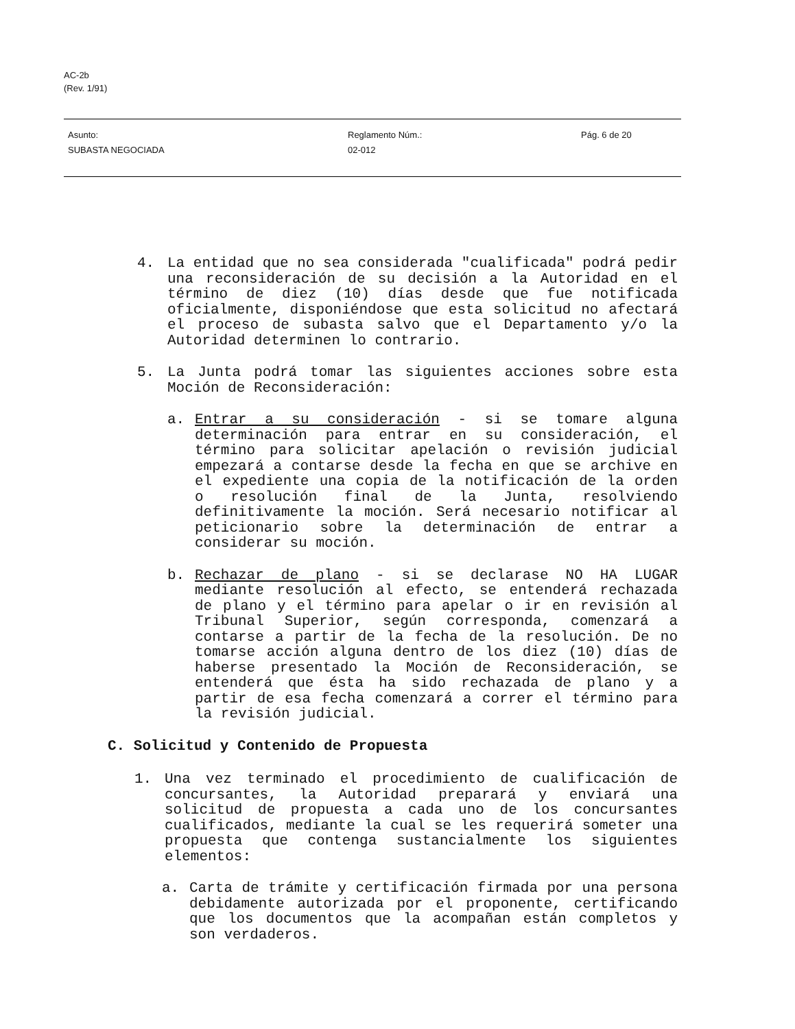AC-2b
(Rev. 1/91)
Asunto:
SUBASTA NEGOCIADA
Reglamento Núm.:
02-012
Pág. 6 de 20
4. La entidad que no sea considerada "cualificada" podrá pedir una reconsideración de su decisión a la Autoridad en el término de diez (10) días desde que fue notificada oficialmente, disponiéndose que esta solicitud no afectará el proceso de subasta salvo que el Departamento y/o la Autoridad determinen lo contrario.
5. La Junta podrá tomar las siguientes acciones sobre esta Moción de Reconsideración:
a. Entrar a su consideración - si se tomare alguna determinación para entrar en su consideración, el término para solicitar apelación o revisión judicial empezará a contarse desde la fecha en que se archive en el expediente una copia de la notificación de la orden o resolución final de la Junta, resolviendo definitivamente la moción. Será necesario notificar al peticionario sobre la determinación de entrar a considerar su moción.
b. Rechazar de plano - si se declarase NO HA LUGAR mediante resolución al efecto, se entenderá rechazada de plano y el término para apelar o ir en revisión al Tribunal Superior, según corresponda, comenzará a contarse a partir de la fecha de la resolución. De no tomarse acción alguna dentro de los diez (10) días de haberse presentado la Moción de Reconsideración, se entenderá que ésta ha sido rechazada de plano y a partir de esa fecha comenzará a correr el término para la revisión judicial.
C. Solicitud y Contenido de Propuesta
1. Una vez terminado el procedimiento de cualificación de concursantes, la Autoridad preparará y enviará una solicitud de propuesta a cada uno de los concursantes cualificados, mediante la cual se les requerirá someter una propuesta que contenga sustancialmente los siguientes elementos:
a. Carta de trámite y certificación firmada por una persona debidamente autorizada por el proponente, certificando que los documentos que la acompañan están completos y son verdaderos.